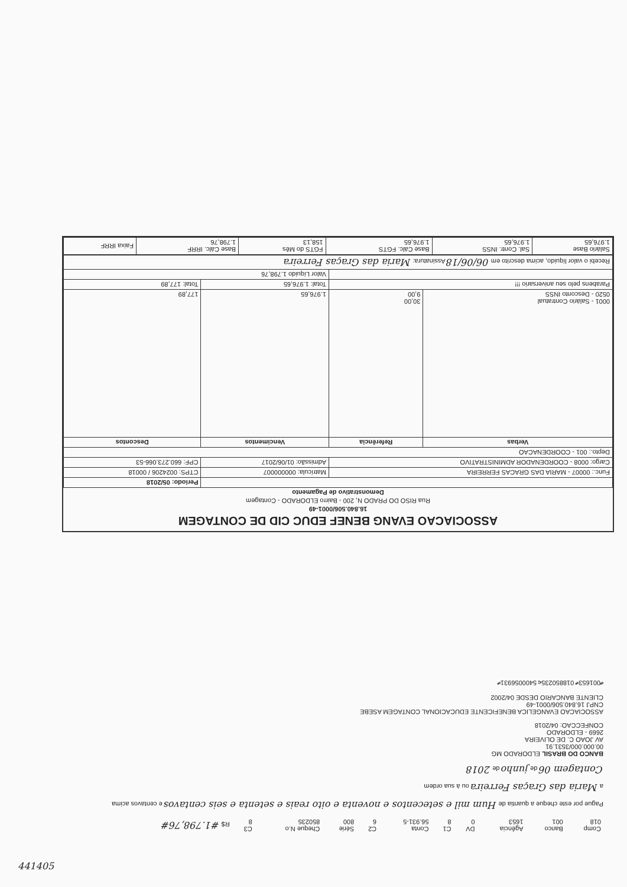ASSOCIACAO EVANG BENEF EDUC CID DE CONTAGEM
16.840.506/0001-49
Rua RISO DO PRADO N, 200 - Bairro ELDORADO - Contagem
Demonstrativo de Pagamento
| | | | Período: 05/2018 |
| Func.: 00007 - MARIA DAS GRACAS FERREIRA | | Matrícula: 000000007 | CTPS: 0024206 / 00018 |
| Cargo: 0008 - COORDENADOR ADMINISTRATIVO | | Admissão: 01/06/2017 | CPF: 660.273.066-53 |
| Depto.: 001 - COORDENACAO | | | |
| Verbas | Referência | Vencimentos | Descontos |
| 0001 - Salário Contratual 0520 - Desconto INSS | 30,00 9,00 | 1.976,65 | 177,89 |
| Parabens pelo seu aniversario !!! | | Total: 1.976,65 | Total: 177,89 |
| | | Valor Líquido 1.798,76 | |
| Recebi o valor líquido, acima descrito em 06/06/18 Assinatura: Maria das Graças Ferreira | | | |
| Salário Base 1.976,65 | Sal. Contr. INSS 1.976,65 | Base Cálc. FGTS 1.976,65 | FGTS do Mês 158,13 | Base Cálc. IRRF 1.798,76 | Faixa IRRF |
| Comp 018 | Banco 001 | Agência 1653 | DV 0 | C1 8 | Conta 56.931-5 | C2 6 | Série 800 | Cheque N.o 850235 | C3 8 | R$ #1.798,76# |
Pague por este cheque a quantia de Hum mil e setecentos e noventa e oito reais e setenta e seis centavos e centavos acima
a Maria das Graças Ferreira ou à sua ordem
Contagem 06 de junho de 2018
BANCO DO BRASIL ELDORADO MG
00.000.000/3531.91
AV JOAO C. DE OLIVEIRA
2669 - ELDORADO
CONFECCAO: 04/2018
ASSOCIACAO EVANGELICA BENEFICENTE EDUCACIONAL CONTAGEM ASEBE
CNPJ 16.840.506/0001-49
CLIENTE BANCARIO DESDE 04/2002
⑈001653⑈ 018850235⑆ 5400056931⑈
441405